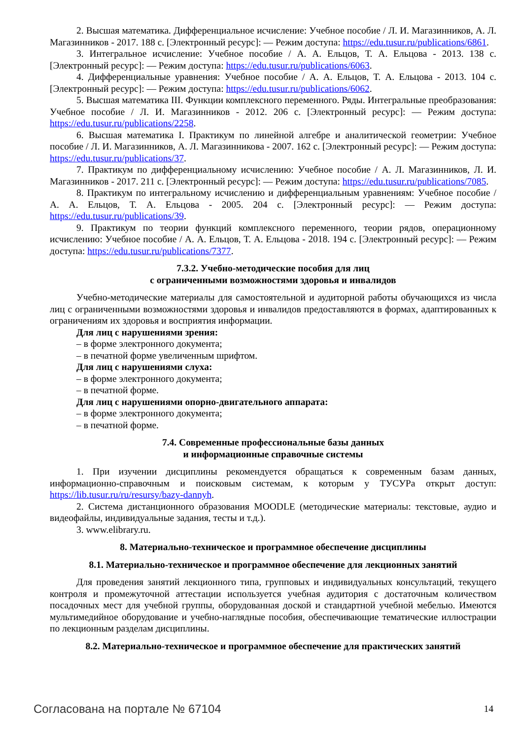2. Высшая математика. Дифференциальное исчисление: Учебное пособие / Л. И. Магазинников, А. Л. Магазинников - 2017. 188 с. [Электронный ресурс]: — Режим доступа: https://edu.tusur.ru/publications/6861.
3. Интегральное исчисление: Учебное пособие / А. А. Ельцов, Т. А. Ельцова - 2013. 138 с. [Электронный ресурс]: — Режим доступа: https://edu.tusur.ru/publications/6063.
4. Дифференциальные уравнения: Учебное пособие / А. А. Ельцов, Т. А. Ельцова - 2013. 104 с. [Электронный ресурс]: — Режим доступа: https://edu.tusur.ru/publications/6062.
5. Высшая математика III. Функции комплексного переменного. Ряды. Интегральные преобразования: Учебное пособие / Л. И. Магазинников - 2012. 206 с. [Электронный ресурс]: — Режим доступа: https://edu.tusur.ru/publications/2258.
6. Высшая математика I. Практикум по линейной алгебре и аналитической геометрии: Учебное пособие / Л. И. Магазинников, А. Л. Магазинникова - 2007. 162 с. [Электронный ресурс]: — Режим доступа: https://edu.tusur.ru/publications/37.
7. Практикум по дифференциальному исчислению: Учебное пособие / А. Л. Магазинников, Л. И. Магазинников - 2017. 211 с. [Электронный ресурс]: — Режим доступа: https://edu.tusur.ru/publications/7085.
8. Практикум по интегральному исчислению и дифференциальным уравнениям: Учебное пособие / А. А. Ельцов, Т. А. Ельцова - 2005. 204 с. [Электронный ресурс]: — Режим доступа: https://edu.tusur.ru/publications/39.
9. Практикум по теории функций комплексного переменного, теории рядов, операционному исчислению: Учебное пособие / А. А. Ельцов, Т. А. Ельцова - 2018. 194 с. [Электронный ресурс]: — Режим доступа: https://edu.tusur.ru/publications/7377.
7.3.2. Учебно-методические пособия для лиц
с ограниченными возможностями здоровья и инвалидов
Учебно-методические материалы для самостоятельной и аудиторной работы обучающихся из числа лиц с ограниченными возможностями здоровья и инвалидов предоставляются в формах, адаптированных к ограничениям их здоровья и восприятия информации.
Для лиц с нарушениями зрения:
– в форме электронного документа;
– в печатной форме увеличенным шрифтом.
Для лиц с нарушениями слуха:
– в форме электронного документа;
– в печатной форме.
Для лиц с нарушениями опорно-двигательного аппарата:
– в форме электронного документа;
– в печатной форме.
7.4. Современные профессиональные базы данных
и информационные справочные системы
1. При изучении дисциплины рекомендуется обращаться к современным базам данных, информационно-справочным и поисковым системам, к которым у ТУСУРа открыт доступ: https://lib.tusur.ru/ru/resursy/bazy-dannyh.
2. Система дистанционного образования MOODLE (методические материалы: текстовые, аудио и видеофайлы, индивидуальные задания, тесты и т.д.).
3. www.elibrary.ru.
8. Материально-техническое и программное обеспечение дисциплины
8.1. Материально-техническое и программное обеспечение для лекционных занятий
Для проведения занятий лекционного типа, групповых и индивидуальных консультаций, текущего контроля и промежуточной аттестации используется учебная аудитория с достаточным количеством посадочных мест для учебной группы, оборудованная доской и стандартной учебной мебелью. Имеются мультимедийное оборудование и учебно-наглядные пособия, обеспечивающие тематические иллюстрации по лекционным разделам дисциплины.
8.2. Материально-техническое и программное обеспечение для практических занятий
Согласована на портале № 67104 14